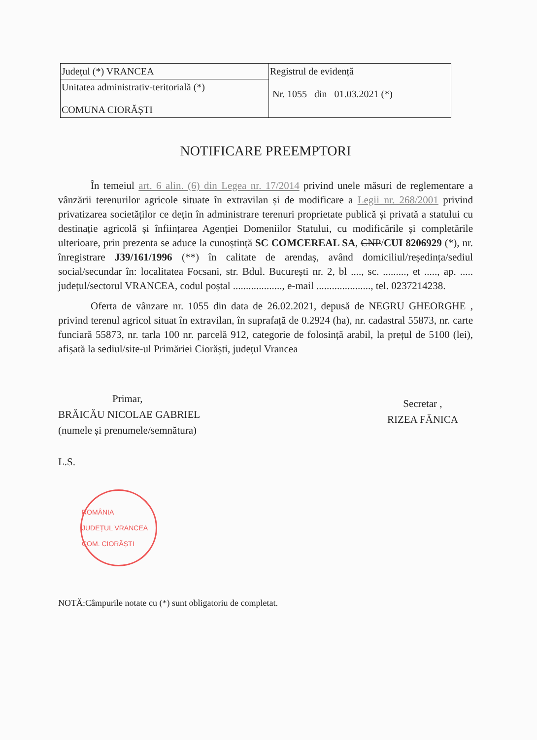| Județul (*) VRANCEA | Registrul de evidență Nr. 1055 din 01.03.2021 (*) |
| Unitatea administrativ-teritorială (*) COMUNA CIORĂȘTI | |
NOTIFICARE PREEMPTORI
În temeiul art. 6 alin. (6) din Legea nr. 17/2014 privind unele măsuri de reglementare a vânzării terenurilor agricole situate în extravilan și de modificare a Legii nr. 268/2001 privind privatizarea societăților ce dețin în administrare terenuri proprietate publică și privată a statului cu destinație agricolă și înființarea Agenției Domeniilor Statului, cu modificările și completările ulterioare, prin prezenta se aduce la cunoștință SC COMCEREAL SA, CNP/CUI 8206929 (*), nr. înregistrare J39/161/1996 (**) în calitate de arendaș, având domiciliul/reședința/sediul social/secundar în: localitatea Focsani, str. Bdul. București nr. 2, bl ...., sc. ........., et ....., ap. ..... județul/sectorul VRANCEA, codul poștal ..................., e-mail ....................., tel. 0237214238.
Oferta de vânzare nr. 1055 din data de 26.02.2021, depusă de NEGRU GHEORGHE , privind terenul agricol situat în extravilan, în suprafață de 0.2924 (ha), nr. cadastral 55873, nr. carte funciară 55873, nr. tarla 100 nr. parcelă 912, categorie de folosință arabil, la prețul de 5100 (lei), afișată la sediul/site-ul Primăriei Ciorăști, județul Vrancea
Primar,
BRĂICĂU NICOLAE GABRIEL
(numele și prenumele/semnătura)
L.S.
ROMÂNIA
JUDEȚUL VRANCEA COM. CIORĂȘTI
Secretar ,
RIZEA FĂNICA
NOTĂ:Câmpurile notate cu (*) sunt obligatoriu de completat.